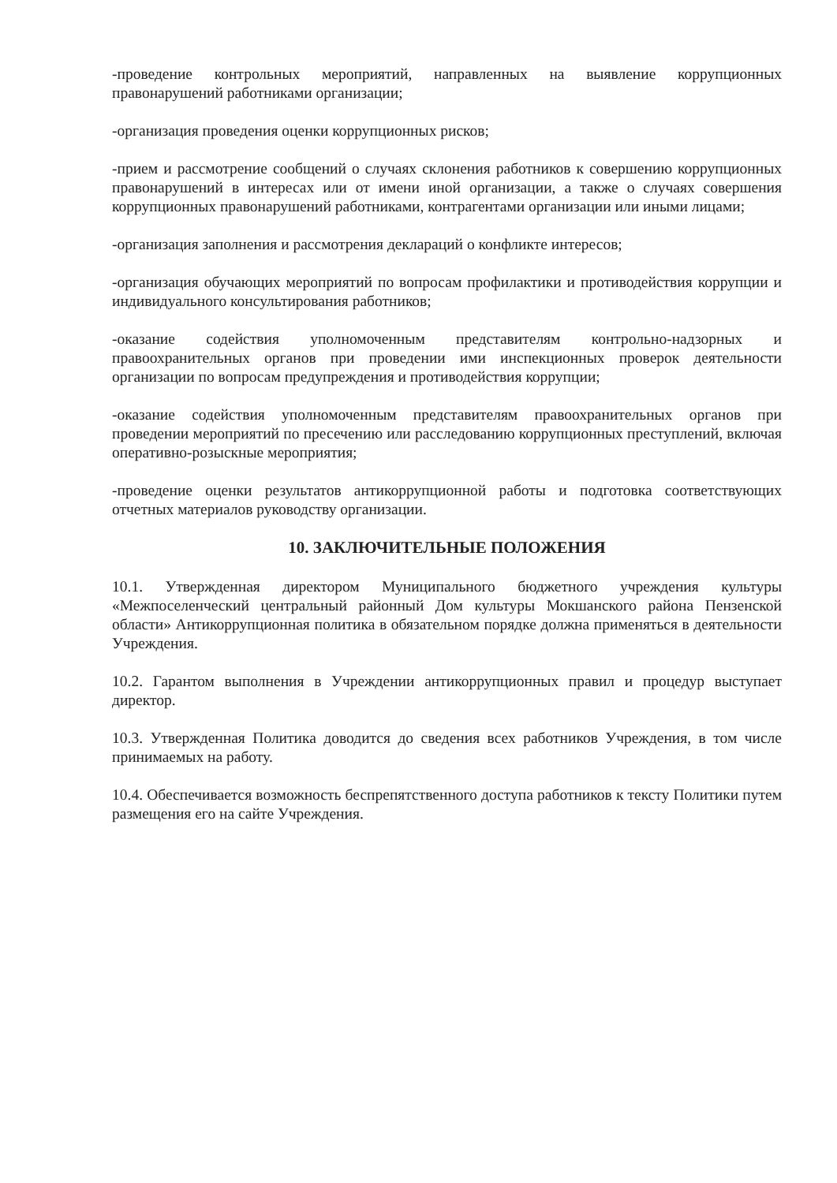-проведение контрольных мероприятий, направленных на выявление коррупционных правонарушений работниками организации;
-организация проведения оценки коррупционных рисков;
-прием и рассмотрение сообщений о случаях склонения работников к совершению коррупционных правонарушений в интересах или от имени иной организации, а также о случаях совершения коррупционных правонарушений работниками, контрагентами организации или иными лицами;
-организация заполнения и рассмотрения деклараций о конфликте интересов;
-организация обучающих мероприятий по вопросам профилактики и противодействия коррупции и индивидуального консультирования работников;
-оказание содействия уполномоченным представителям контрольно-надзорных и правоохранительных органов при проведении ими инспекционных проверок деятельности организации по вопросам предупреждения и противодействия коррупции;
-оказание содействия уполномоченным представителям правоохранительных органов при проведении мероприятий по пресечению или расследованию коррупционных преступлений, включая оперативно-розыскные мероприятия;
-проведение оценки результатов антикоррупционной работы и подготовка соответствующих отчетных материалов руководству организации.
10. ЗАКЛЮЧИТЕЛЬНЫЕ ПОЛОЖЕНИЯ
10.1. Утвержденная директором Муниципального бюджетного учреждения культуры «Межпоселенческий центральный районный Дом культуры Мокшанского района Пензенской области» Антикоррупционная политика в обязательном порядке должна применяться в деятельности Учреждения.
10.2. Гарантом выполнения в Учреждении антикоррупционных правил и процедур выступает директор.
10.3. Утвержденная Политика доводится до сведения всех работников Учреждения, в том числе принимаемых на работу.
10.4. Обеспечивается возможность беспрепятственного доступа работников к тексту Политики путем размещения его на сайте Учреждения.